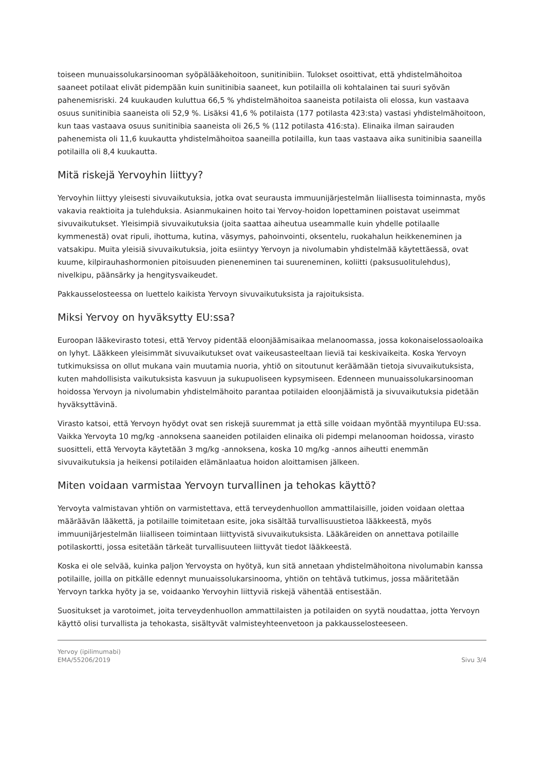toiseen munuaissolukarsinooman syöpälääkehoitoon, sunitinibiin. Tulokset osoittivat, että yhdistelmähoitoa saaneet potilaat elivät pidempään kuin sunitinibia saaneet, kun potilailla oli kohtalainen tai suuri syövän pahenemisriski. 24 kuukauden kuluttua 66,5 % yhdistelmähoitoa saaneista potilaista oli elossa, kun vastaava osuus sunitinibia saaneista oli 52,9 %. Lisäksi 41,6 % potilaista (177 potilasta 423:sta) vastasi yhdistelmähoitoon, kun taas vastaava osuus sunitinibia saaneista oli 26,5 % (112 potilasta 416:sta). Elinaika ilman sairauden pahenemista oli 11,6 kuukautta yhdistelmähoitoa saaneilla potilailla, kun taas vastaava aika sunitinibia saaneilla potilailla oli 8,4 kuukautta.
Mitä riskejä Yervoyhin liittyy?
Yervoyhin liittyy yleisesti sivuvaikutuksia, jotka ovat seurausta immuunijärjestelmän liiallisesta toiminnasta, myös vakavia reaktioita ja tulehduksia. Asianmukainen hoito tai Yervoy-hoidon lopettaminen poistavat useimmat sivuvaikutukset. Yleisimpiä sivuvaikutuksia (joita saattaa aiheutua useammalle kuin yhdelle potilaalle kymmenestä) ovat ripuli, ihottuma, kutina, väsymys, pahoinvointi, oksentelu, ruokahalun heikkeneminen ja vatsakipu. Muita yleisiä sivuvaikutuksia, joita esiintyy Yervoyn ja nivolumabin yhdistelmää käytettäessä, ovat kuume, kilpirauhashormonien pitoisuuden pieneneminen tai suureneminen, koliitti (paksusuolitulehdus), nivelkipu, päänsärky ja hengitysvaikeudet.
Pakkausselosteessa on luettelo kaikista Yervoyn sivuvaikutuksista ja rajoituksista.
Miksi Yervoy on hyväksytty EU:ssa?
Euroopan lääkevirasto totesi, että Yervoy pidentää eloonjäämisaikaa melanoomassa, jossa kokonaiselossaoloaika on lyhyt. Lääkkeen yleisimmät sivuvaikutukset ovat vaikeusasteeltaan lieviä tai keskivaikeita. Koska Yervoyn tutkimuksissa on ollut mukana vain muutamia nuoria, yhtiö on sitoutunut keräämään tietoja sivuvaikutuksista, kuten mahdollisista vaikutuksista kasvuun ja sukupuoliseen kypsymiseen. Edenneen munuaissolukarsinooman hoidossa Yervoyn ja nivolumabin yhdistelmähoito parantaa potilaiden eloonjäämistä ja sivuvaikutuksia pidetään hyväksyttävinä.
Virasto katsoi, että Yervoyn hyödyt ovat sen riskejä suuremmat ja että sille voidaan myöntää myyntilupa EU:ssa. Vaikka Yervoyta 10 mg/kg -annoksena saaneiden potilaiden elinaika oli pidempi melanooman hoidossa, virasto suositteli, että Yervoyta käytetään 3 mg/kg -annoksena, koska 10 mg/kg -annos aiheutti enemmän sivuvaikutuksia ja heikensi potilaiden elämänlaatua hoidon aloittamisen jälkeen.
Miten voidaan varmistaa Yervoyn turvallinen ja tehokas käyttö?
Yervoyta valmistavan yhtiön on varmistettava, että terveydenhuollon ammattilaisille, joiden voidaan olettaa määräävän lääkettä, ja potilaille toimitetaan esite, joka sisältää turvallisuustietoa lääkkeestä, myös immuunijärjestelmän liialliseen toimintaan liittyvistä sivuvaikutuksista. Lääkäreiden on annettava potilaille potilaskortti, jossa esitetään tärkeät turvallisuuteen liittyvät tiedot lääkkeestä.
Koska ei ole selvää, kuinka paljon Yervoysta on hyötyä, kun sitä annetaan yhdistelmähoitona nivolumabin kanssa potilaille, joilla on pitkälle edennyt munuaissolukarsinooma, yhtiön on tehtävä tutkimus, jossa määritetään Yervoyn tarkka hyöty ja se, voidaanko Yervoyhin liittyviä riskejä vähentää entisestään.
Suositukset ja varotoimet, joita terveydenhuollon ammattilaisten ja potilaiden on syytä noudattaa, jotta Yervoyn käyttö olisi turvallista ja tehokasta, sisältyvät valmisteyhteenvetoon ja pakkausselosteeseen.
Yervoy (ipilimumabi)
EMA/55206/2019
Sivu 3/4